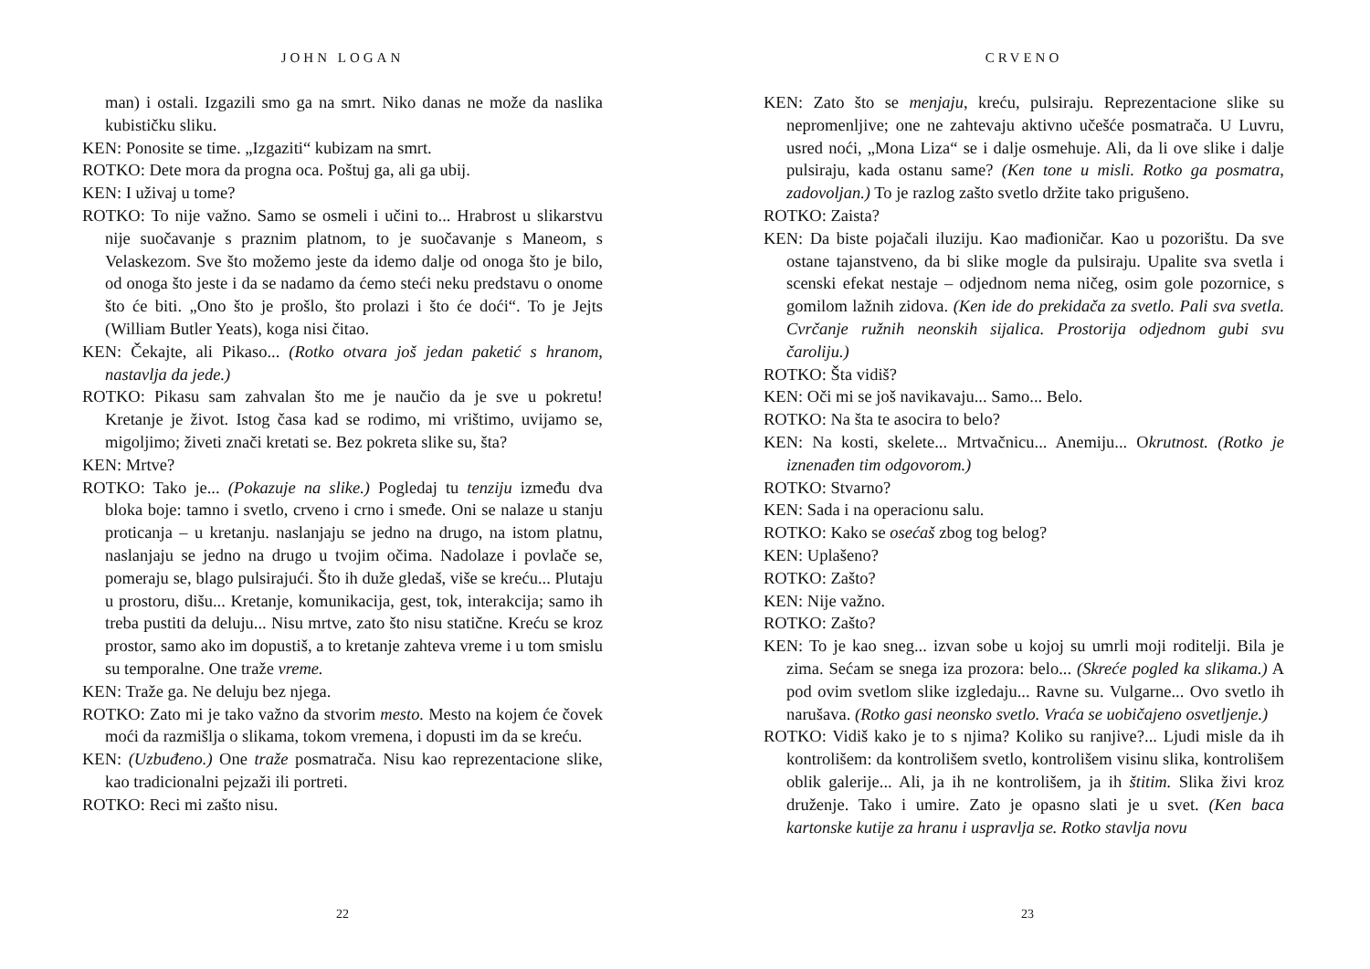JOHN LOGAN
man) i ostali. Izgazili smo ga na smrt. Niko danas ne može da naslika kubističku sliku.
KEN: Ponosite se time. „Izgaziti“ kubizam na smrt.
ROTKO: Dete mora da progna oca. Poštuj ga, ali ga ubij.
KEN: I uživaj u tome?
ROTKO: To nije važno. Samo se osmeli i učini to... Hrabrost u slikarstvu nije suočavanje s praznim platnom, to je suočavanje s Maneom, s Velaskezom. Sve što možemo jeste da idemo dalje od onoga što je bilo, od onoga što jeste i da se nadamo da ćemo steći neku predstavu o onome što će biti. „Ono što je prošlo, što prolazi i što će doći“. To je Jejts (William Butler Yeats), koga nisi čitao.
KEN: Čekajte, ali Pikaso... (Rotko otvara još jedan paketić s hranom, nastavlja da jede.)
ROTKO: Pikasu sam zahvalan što me je naučio da je sve u pokretu! Kretanje je život. Istog časa kad se rodimo, mi vrištimo, uvijamo se, migoljimo; živeti znači kretati se. Bez pokreta slike su, šta?
KEN: Mrtve?
ROTKO: Tako je... (Pokazuje na slike.) Pogledaj tu tenziju između dva bloka boje: tamno i svetlo, crveno i crno i smeđe. Oni se nalaze u stanju proticanja – u kretanju. naslanjaju se jedno na drugo, na istom platnu, naslanjaju se jedno na drugo u tvojim očima. Nadolaze i povlače se, pomeraju se, blago pulsirajući. Što ih duže gledaš, više se kreću... Plutaju u prostoru, dišu... Kretanje, komunikacija, gest, tok, interakcija; samo ih treba pustiti da deluju... Nisu mrtve, zato što nisu statične. Kreću se kroz prostor, samo ako im dopustiš, a to kretanje zahteva vreme i u tom smislu su temporalne. One traže vreme.
KEN: Traže ga. Ne deluju bez njega.
ROTKO: Zato mi je tako važno da stvorim mesto. Mesto na kojem će čovek moći da razmišlja o slikama, tokom vremena, i dopusti im da se kreću.
KEN: (Uzbuđeno.) One traže posmatrača. Nisu kao reprezentacione slike, kao tradicionalni pejzaži ili portreti.
ROTKO: Reci mi zašto nisu.
22
CRVENO
KEN: Zato što se menjaju, kreću, pulsiraju. Reprezentacione slike su nepromenljive; one ne zahtevaju aktivno učešće posmatrača. U Luvru, usred noći, „Mona Liza“ se i dalje osmehuje. Ali, da li ove slike i dalje pulsiraju, kada ostanu same? (Ken tone u misli. Rotko ga posmatra, zadovoljan.) To je razlog zašto svetlo držite tako prigušeno.
ROTKO: Zaista?
KEN: Da biste pojačali iluziju. Kao mađioničar. Kao u pozorištu. Da sve ostane tajanstveno, da bi slike mogle da pulsiraju. Upalite sva svetla i scenski efekat nestaje – odjednom nema ničeg, osim gole pozornice, s gomilom lažnih zidova. (Ken ide do prekidača za svetlo. Pali sva svetla. Cvrčanje ružnih neonskih sijalica. Prostorija odjednom gubi svu čaroliju.)
ROTKO: Šta vidiš?
KEN: Oči mi se još navikavaju... Samo... Belo.
ROTKO: Na šta te asocira to belo?
KEN: Na kosti, skelete... Mrtvačnicu... Anemiju... Okrutnost. (Rotko je iznenađen tim odgovorom.)
ROTKO: Stvarno?
KEN: Sada i na operacionu salu.
ROTKO: Kako se osećaš zbog tog belog?
KEN: Uplašeno?
ROTKO: Zašto?
KEN: Nije važno.
ROTKO: Zašto?
KEN: To je kao sneg... izvan sobe u kojoj su umrli moji roditelji. Bila je zima. Sećam se snega iza prozora: belo... (Skreće pogled ka slikama.) A pod ovim svetlom slike izgledaju... Ravne su. Vulgarne... Ovo svetlo ih narušava. (Rotko gasi neonsko svetlo. Vraća se uobičajeno osvetljenje.)
ROTKO: Vidiš kako je to s njima? Koliko su ranjive?... Ljudi misle da ih kontrolišem: da kontrolišem svetlo, kontrolišem visinu slika, kontrolišem oblik galerije... Ali, ja ih ne kontrolišem, ja ih štitim. Slika živi kroz druženje. Tako i umire. Zato je opasno slati je u svet. (Ken baca kartonske kutije za hranu i uspravlja se. Rotko stavlja novu
23